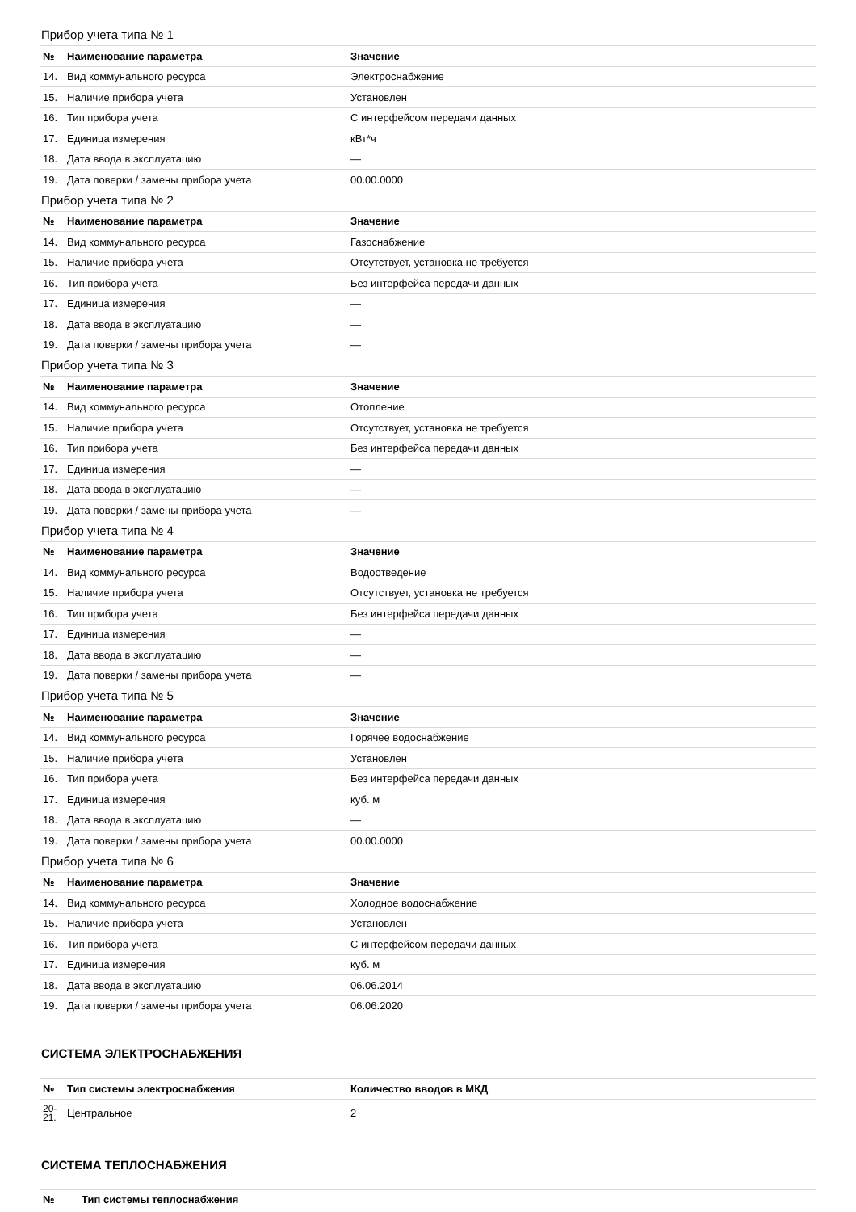Прибор учета типа № 1
| № | Наименование параметра | Значение |
| --- | --- | --- |
| 14. | Вид коммунального ресурса | Электроснабжение |
| 15. | Наличие прибора учета | Установлен |
| 16. | Тип прибора учета | С интерфейсом передачи данных |
| 17. | Единица измерения | кВт*ч |
| 18. | Дата ввода в эксплуатацию | — |
| 19. | Дата поверки / замены прибора учета | 00.00.0000 |
Прибор учета типа № 2
| № | Наименование параметра | Значение |
| --- | --- | --- |
| 14. | Вид коммунального ресурса | Газоснабжение |
| 15. | Наличие прибора учета | Отсутствует, установка не требуется |
| 16. | Тип прибора учета | Без интерфейса передачи данных |
| 17. | Единица измерения | — |
| 18. | Дата ввода в эксплуатацию | — |
| 19. | Дата поверки / замены прибора учета | — |
Прибор учета типа № 3
| № | Наименование параметра | Значение |
| --- | --- | --- |
| 14. | Вид коммунального ресурса | Отопление |
| 15. | Наличие прибора учета | Отсутствует, установка не требуется |
| 16. | Тип прибора учета | Без интерфейса передачи данных |
| 17. | Единица измерения | — |
| 18. | Дата ввода в эксплуатацию | — |
| 19. | Дата поверки / замены прибора учета | — |
Прибор учета типа № 4
| № | Наименование параметра | Значение |
| --- | --- | --- |
| 14. | Вид коммунального ресурса | Водоотведение |
| 15. | Наличие прибора учета | Отсутствует, установка не требуется |
| 16. | Тип прибора учета | Без интерфейса передачи данных |
| 17. | Единица измерения | — |
| 18. | Дата ввода в эксплуатацию | — |
| 19. | Дата поверки / замены прибора учета | — |
Прибор учета типа № 5
| № | Наименование параметра | Значение |
| --- | --- | --- |
| 14. | Вид коммунального ресурса | Горячее водоснабжение |
| 15. | Наличие прибора учета | Установлен |
| 16. | Тип прибора учета | Без интерфейса передачи данных |
| 17. | Единица измерения | куб. м |
| 18. | Дата ввода в эксплуатацию | — |
| 19. | Дата поверки / замены прибора учета | 00.00.0000 |
Прибор учета типа № 6
| № | Наименование параметра | Значение |
| --- | --- | --- |
| 14. | Вид коммунального ресурса | Холодное водоснабжение |
| 15. | Наличие прибора учета | Установлен |
| 16. | Тип прибора учета | С интерфейсом передачи данных |
| 17. | Единица измерения | куб. м |
| 18. | Дата ввода в эксплуатацию | 06.06.2014 |
| 19. | Дата поверки / замены прибора учета | 06.06.2020 |
СИСТЕМА ЭЛЕКТРОСНАБЖЕНИЯ
| № | Тип системы электроснабжения | Количество вводов в МКД |
| --- | --- | --- |
| 20- 21. | Центральное | 2 |
СИСТЕМА ТЕПЛОСНАБЖЕНИЯ
| № | Тип системы теплоснабжения |
| --- | --- |